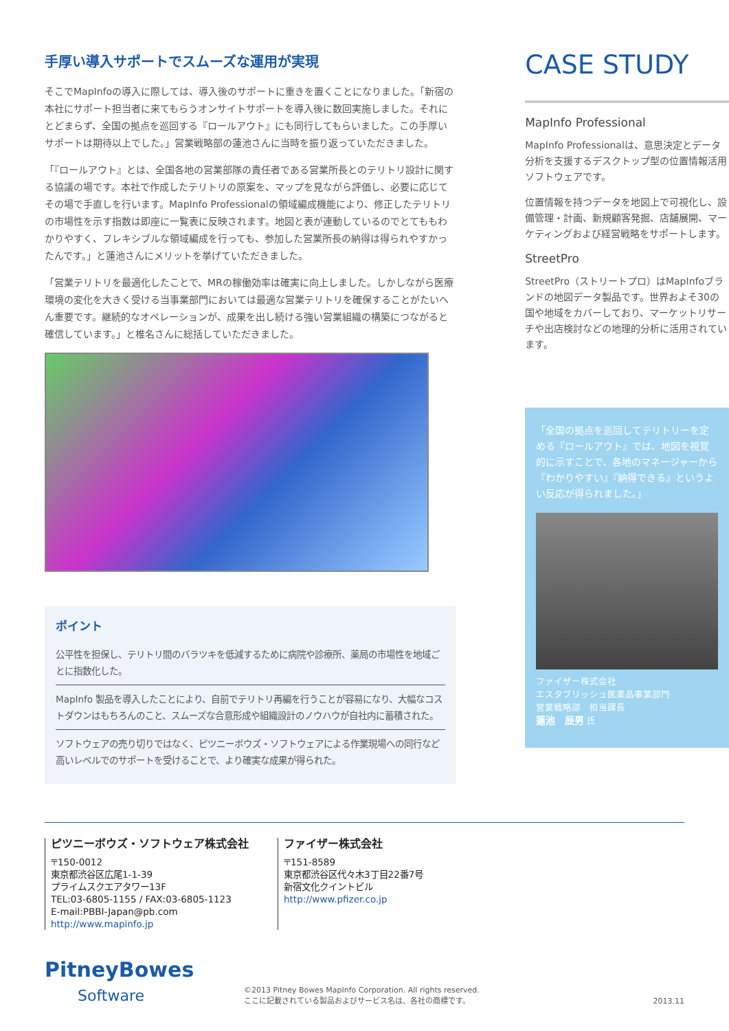手厚い導入サポートでスムーズな運用が実現
そこでMapInfoの導入に際しては、導入後のサポートに重きを置くことになりました。「新宿の本社にサポート担当者に来てもらうオンサイトサポートを導入後に数回実施しました。それにとどまらず、全国の拠点を巡回する『ロールアウト』にも同行してもらいました。この手厚いサポートは期待以上でした。」営業戦略部の蓮池さんに当時を振り返っていただきました。
「『ロールアウト』とは、全国各地の営業部隊の責任者である営業所長とのテリトリ設計に関する協議の場です。本社で作成したテリトリの原案を、マップを見ながら評価し、必要に応じてその場で手直しを行います。MapInfo Professionalの領域編成機能により、修正したテリトリの市場性を示す指数は即座に一覧表に反映されます。地図と表が連動しているのでとてももわかりやすく、フレキシブルな領域編成を行っても、参加した営業所長の納得は得られやすかったんです。」と蓮池さんにメリットを挙げていただきました。
「営業テリトリを最適化したことで、MRの稼働効率は確実に向上しました。しかしながら医療環境の変化を大きく受ける当事業部門においては最適な営業テリトリを確保することがたいへん重要です。継続的なオペレーションが、成果を出し続ける強い営業組織の構築につながると確信しています。」と椎名さんに総括していただきました。
ポイント
公平性を担保し、テリトリ間のバラツキを低減するために病院や診療所、薬局の市場性を地域ごとに指数化した。
MapInfo 製品を導入したことにより、自前でテリトリ再編を行うことが容易になり、大幅なコストダウンはもちろんのこと、スムーズな合意形成や組織設計のノウハウが自社内に蓄積された。
ソフトウェアの売り切りではなく、ピツニーボウズ・ソフトウェアによる作業現場への同行など高いレベルでのサポートを受けることで、より確実な成果が得られた。
CASE STUDY
MapInfo Professional
MapInfo Professionalは、意思決定とデータ分析を支援するデスクトップ型の位置情報活用ソフトウェアです。
位置情報を持つデータを地図上で可視化し、設備管理・計画、新規顧客発掘、店舗展開、マーケティングおよび経営戦略をサポートします。
StreetPro
StreetPro（ストリートプロ）はMapInfoブランドの地図データ製品です。世界およそ30の国や地域をカバーしており、マーケットリサーチや出店検討などの地理的分析に活用されています。
「全国の拠点を巡回してテリトリーを定める『ロールアウト』では、地図を視覚的に示すことで、各地のマネージャーから『わかりやすい』『納得できる』というよい反応が得られました。」
ファイザー株式会社
エスタブリッシュ医薬品事業部門
営業戦略部　担当課長
蓮池　辰男 氏
ピツニーボウズ・ソフトウェア株式会社
〒150-0012
東京都渋谷区広尾1-1-39
プライムスクエアタワー13F
TEL:03-6805-1155 / FAX:03-6805-1123
E-mail:PBBI-Japan@pb.com
http://www.mapinfo.jp
ファイザー株式会社
〒151-8589
東京都渋谷区代々木3丁目22番7号
新宿文化クイントビル
http://www.pfizer.co.jp
PitneyBowes
Software
©2013 Pitney Bowes MapInfo Corporation. All rights reserved.
ここに記載されている製品およびサービス名は、各社の商標です。
2013.11